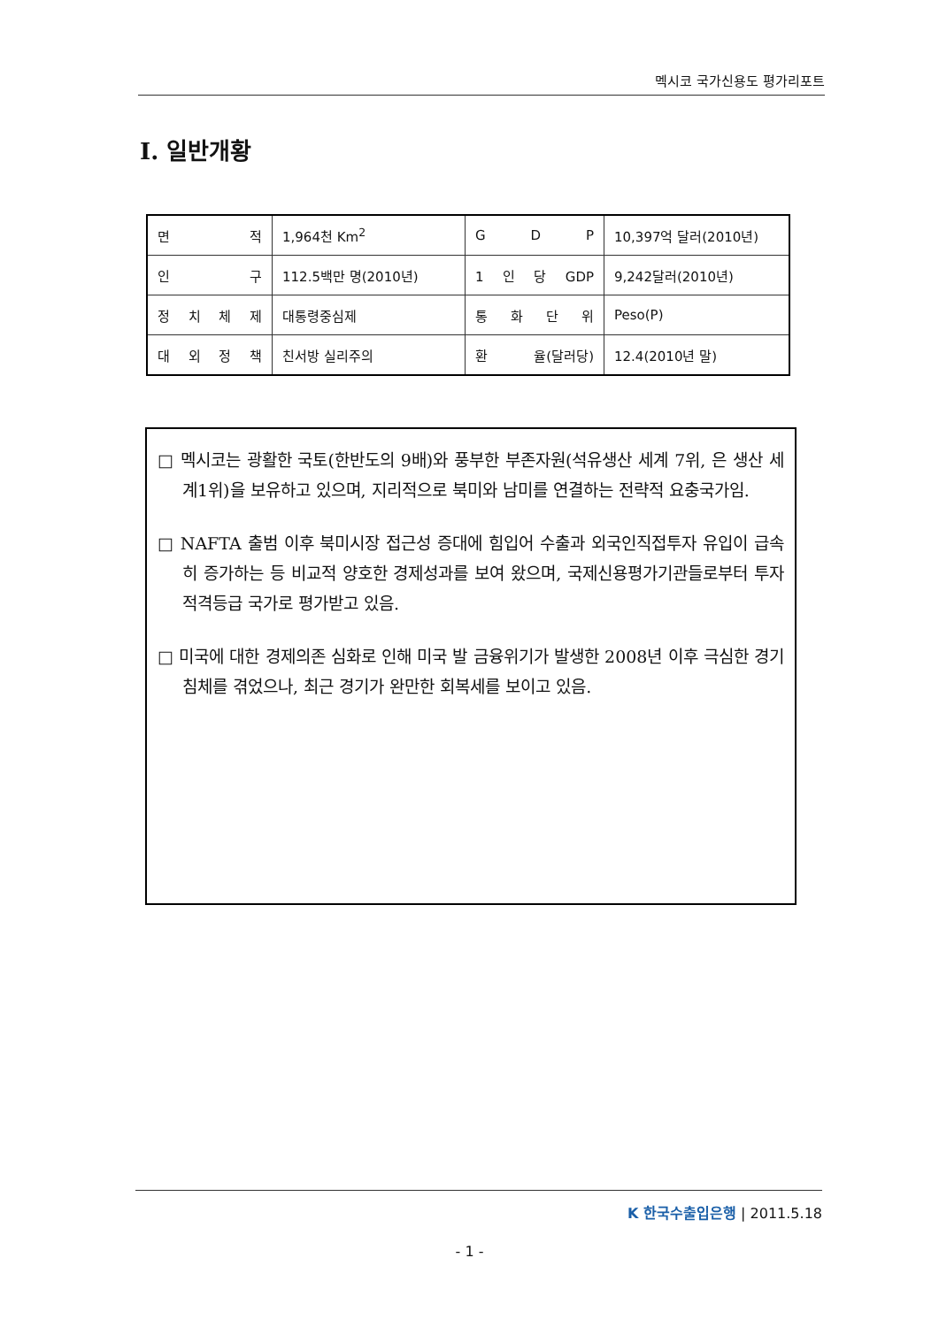멕시코 국가신용도 평가리포트
Ⅰ. 일반개황
| 면 적 | 1,964천 Km<sup>2</sup> | G D P | 10,397억 달러(2010년) |
| 인 구 | 112.5백만 명(2010년) | 1 인 당 GDP | 9,242달러(2010년) |
| 정 치 체 제 | 대통령중심제 | 통 화 단 위 | Peso(P) |
| 대 외 정 책 | 친서방 실리주의 | 환 율(달러당) | 12.4(2010년 말) |
□ 멕시코는 광활한 국토(한반도의 9배)와 풍부한 부존자원(석유생산 세계 7위, 은 생산 세계1위)을 보유하고 있으며, 지리적으로 북미와 남미를 연결하는 전략적 요충국가임.
□ NAFTA 출범 이후 북미시장 접근성 증대에 힘입어 수출과 외국인직접투자 유입이 급속히 증가하는 등 비교적 양호한 경제성과를 보여 왔으며, 국제신용평가기관들로부터 투자적격등급 국가로 평가받고 있음.
□ 미국에 대한 경제의존 심화로 인해 미국 발 금융위기가 발생한 2008년 이후 극심한 경기침체를 겪었으나, 최근 경기가 완만한 회복세를 보이고 있음.
K 한국수출입은행 | 2011.5.18
- 1 -